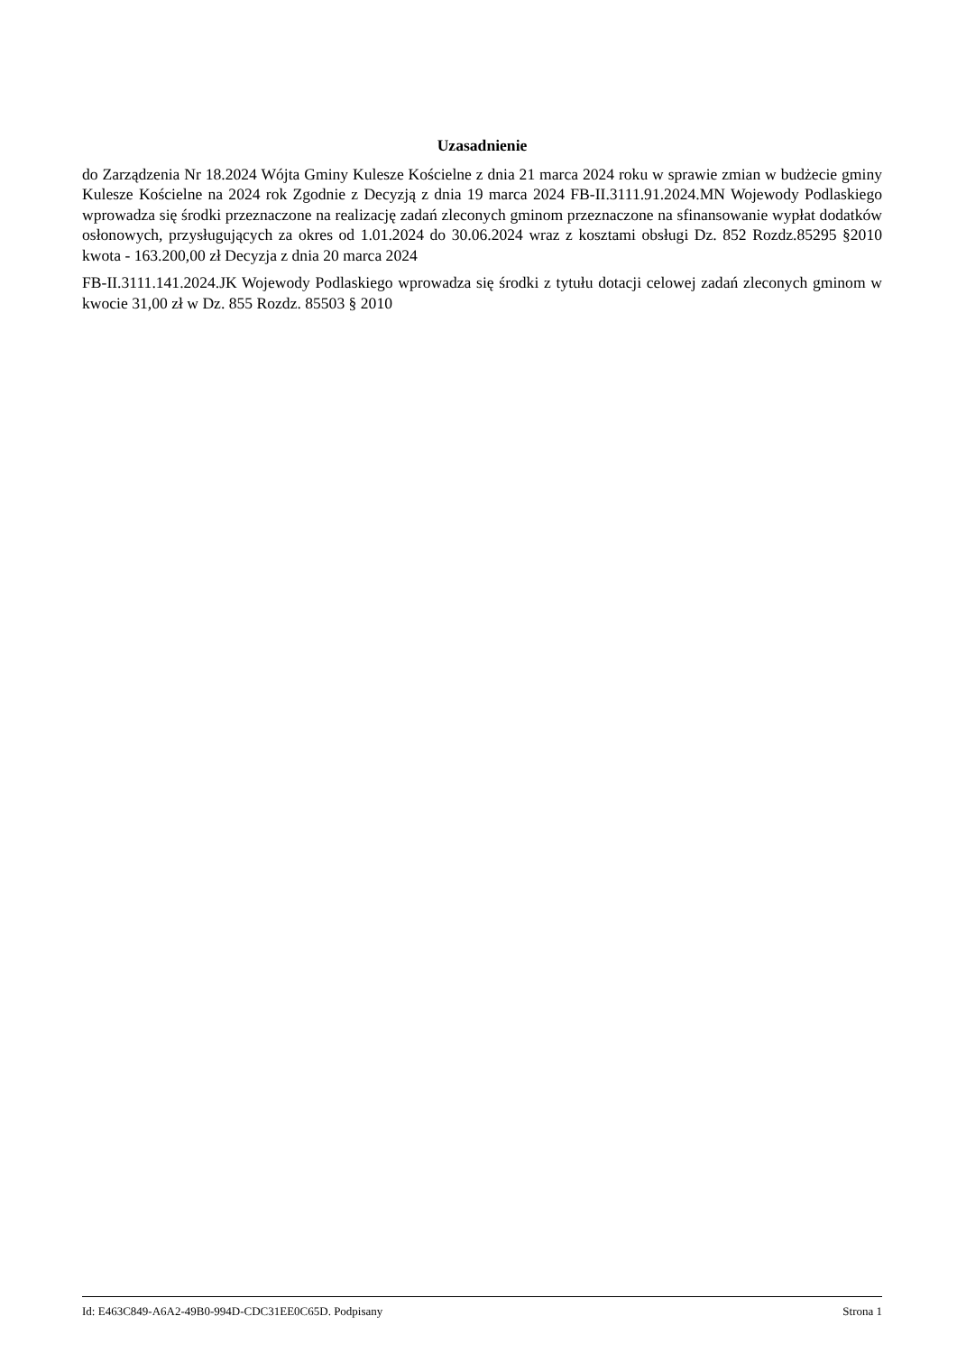Uzasadnienie
do Zarządzenia Nr 18.2024 Wójta Gminy Kulesze Kościelne z dnia 21 marca 2024 roku w sprawie zmian w budżecie gminy Kulesze Kościelne na 2024 rok Zgodnie z Decyzją z dnia 19 marca 2024 FB-II.3111.91.2024.MN Wojewody Podlaskiego wprowadza się środki przeznaczone na realizację zadań zleconych gminom przeznaczone na sfinansowanie wypłat dodatków osłonowych, przysługujących za okres od 1.01.2024 do 30.06.2024 wraz z kosztami obsługi Dz. 852 Rozdz.85295 §2010 kwota - 163.200,00 zł Decyzja z dnia 20 marca 2024
FB-II.3111.141.2024.JK Wojewody Podlaskiego wprowadza się środki z tytułu dotacji celowej zadań zleconych gminom w kwocie 31,00 zł w Dz. 855 Rozdz. 85503 § 2010
Id: E463C849-A6A2-49B0-994D-CDC31EE0C65D. Podpisany Strona 1